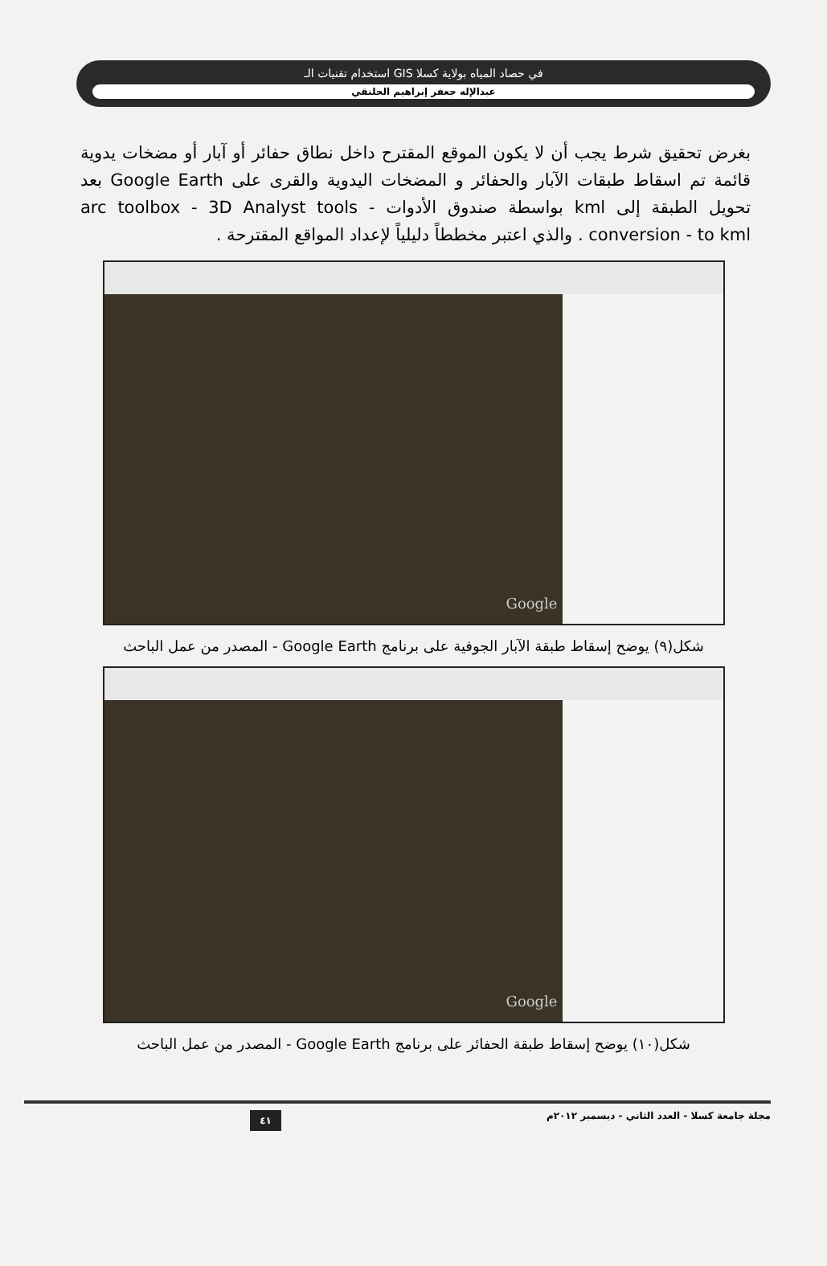استخدام تقنيات الـ GIS في حصاد المياه بولاية كسلا
عبدالإله جعفر إبراهيم الحلنقي
بغرض تحقيق شرط يجب أن لا يكون الموقع المقترح داخل نطاق حفائر أو آبار أو مضخات يدوية قائمة تم اسقاط طبقات الآبار والحفائر و المضخات اليدوية والقرى على Google Earth بعد تحويل الطبقة إلى kml بواسطة صندوق الأدوات arc toolbox - 3D Analyst tools - conversion - to kml . والذي اعتبر مخططاً دليلياً لإعداد المواقع المقترحة .
Google
شكل(٩) يوضح إسقاط طبقة الآبار الجوفية على برنامج Google Earth - المصدر من عمل الباحث
Google
شكل(١٠) يوضح إسقاط طبقة الحفائر على برنامج Google Earth - المصدر من عمل الباحث
مجلة جامعة كسلا - العدد الثاني - ديسمبر ٢٠١٢م ٤١